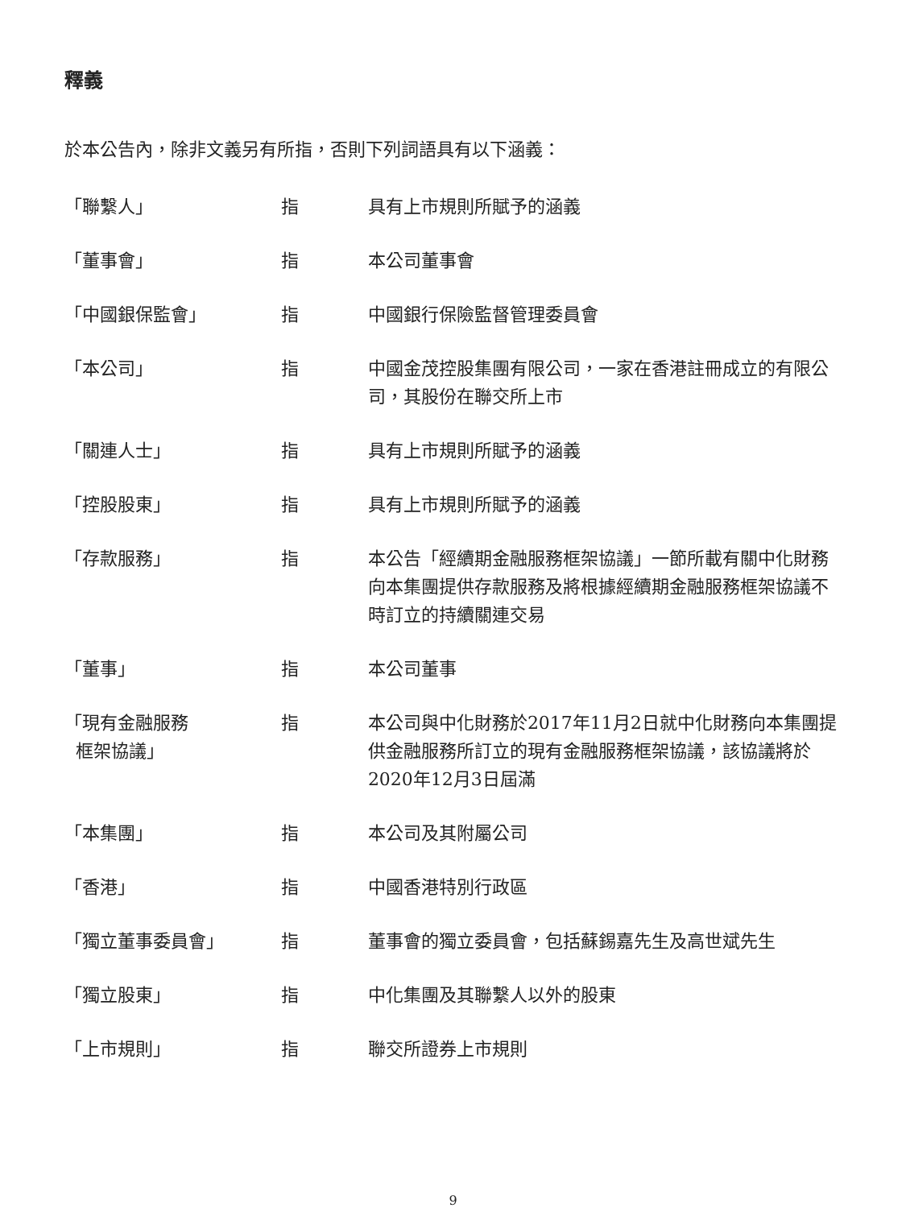釋義
於本公告內，除非文義另有所指，否則下列詞語具有以下涵義：
| 「聯繫人」 | 指 | 具有上市規則所賦予的涵義 |
| 「董事會」 | 指 | 本公司董事會 |
| 「中國銀保監會」 | 指 | 中國銀行保險監督管理委員會 |
| 「本公司」 | 指 | 中國金茂控股集團有限公司，一家在香港註冊成立的有限公司，其股份在聯交所上市 |
| 「關連人士」 | 指 | 具有上市規則所賦予的涵義 |
| 「控股股東」 | 指 | 具有上市規則所賦予的涵義 |
| 「存款服務」 | 指 | 本公告「經續期金融服務框架協議」一節所載有關中化財務向本集團提供存款服務及將根據經續期金融服務框架協議不時訂立的持續關連交易 |
| 「董事」 | 指 | 本公司董事 |
| 「現有金融服務 框架協議」 | 指 | 本公司與中化財務於2017年11月2日就中化財務向本集團提供金融服務所訂立的現有金融服務框架協議，該協議將於2020年12月3日屆滿 |
| 「本集團」 | 指 | 本公司及其附屬公司 |
| 「香港」 | 指 | 中國香港特別行政區 |
| 「獨立董事委員會」 | 指 | 董事會的獨立委員會，包括蘇錫嘉先生及高世斌先生 |
| 「獨立股東」 | 指 | 中化集團及其聯繫人以外的股東 |
| 「上市規則」 | 指 | 聯交所證券上市規則 |
9